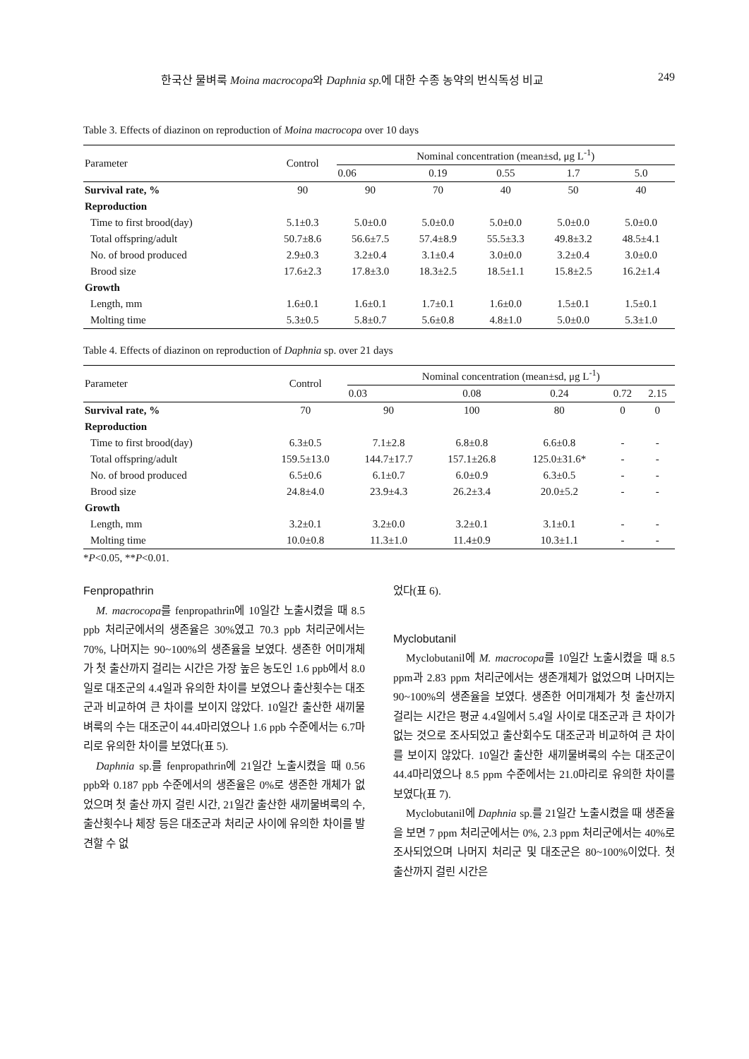한국산 물벼룩 Moina macrocopa와 Daphnia sp. 에 대한 수종 농약의 번식독성 비교 249
Table 3. Effects of diazinon on reproduction of Moina macrocopa over 10 days
| Parameter | Control | Nominal concentration (mean±sd, μg L<sup>-1</sup>) | | | | |
| --- | --- | --- | --- | --- | --- | --- |
| | | 0.06 | 0.19 | 0.55 | 1.7 | 5.0 |
| Survival rate, % | 90 | 90 | 70 | 40 | 50 | 40 |
| Reproduction | | | | | | |
| Time to first brood(day) | 5.1±0.3 | 5.0±0.0 | 5.0±0.0 | 5.0±0.0 | 5.0±0.0 | 5.0±0.0 |
| Total offspring/adult | 50.7±8.6 | 56.6±7.5 | 57.4±8.9 | 55.5±3.3 | 49.8±3.2 | 48.5±4.1 |
| No. of brood produced | 2.9±0.3 | 3.2±0.4 | 3.1±0.4 | 3.0±0.0 | 3.2±0.4 | 3.0±0.0 |
| Brood size | 17.6±2.3 | 17.8±3.0 | 18.3±2.5 | 18.5±1.1 | 15.8±2.5 | 16.2±1.4 |
| Growth | | | | | | |
| Length, mm | 1.6±0.1 | 1.6±0.1 | 1.7±0.1 | 1.6±0.0 | 1.5±0.1 | 1.5±0.1 |
| Molting time | 5.3±0.5 | 5.8±0.7 | 5.6±0.8 | 4.8±1.0 | 5.0±0.0 | 5.3±1.0 |
Table 4. Effects of diazinon on reproduction of Daphnia sp. over 21 days
| Parameter | Control | Nominal concentration (mean±sd, μg L<sup>-1</sup>) | | | | |
| --- | --- | --- | --- | --- | --- | --- |
| | | 0.03 | 0.08 | 0.24 | 0.72 | 2.15 |
| Survival rate, % | 70 | 90 | 100 | 80 | 0 | 0 |
| Reproduction | | | | | | |
| Time to first brood(day) | 6.3±0.5 | 7.1±2.8 | 6.8±0.8 | 6.6±0.8 | - | - |
| Total offspring/adult | 159.5±13.0 | 144.7±17.7 | 157.1±26.8 | 125.0±31.6* | - | - |
| No. of brood produced | 6.5±0.6 | 6.1±0.7 | 6.0±0.9 | 6.3±0.5 | - | - |
| Brood size | 24.8±4.0 | 23.9±4.3 | 26.2±3.4 | 20.0±5.2 | - | - |
| Growth | | | | | | |
| Length, mm | 3.2±0.1 | 3.2±0.0 | 3.2±0.1 | 3.1±0.1 | - | - |
| Molting time | 10.0±0.8 | 11.3±1.0 | 11.4±0.9 | 10.3±1.1 | - | - |
*P<0.05, **P<0.01.
Fenpropathrin
M. macrocopa를 fenpropathrin에 10일간 노출시켰을 때 8.5 ppb 처리군에서의 생존율은 30%였고 70.3 ppb 처리군에서는 70%, 나머지는 90~100%의 생존율을 보였다. 생존한 어미개체가 첫 출산까지 걸리는 시간은 가장 높은 농도인 1.6 ppb에서 8.0일로 대조군의 4.4일과 유의한 차이를 보였으나 출산횟수는 대조군과 비교하여 큰 차이를 보이지 않았다. 10일간 출산한 새끼물벼룩의 수는 대조군이 44.4마리였으나 1.6 ppb 수준에서는 6.7마리로 유의한 차이를 보였다(표 5).
Daphnia sp.를 fenpropathrin에 21일간 노출시켰을 때 0.56 ppb와 0.187 ppb 수준에서의 생존율은 0%로 생존한 개체가 없었으며 첫 출산 까지 걸린 시간, 21일간 출산한 새끼물벼룩의 수, 출산횟수나 체장 등은 대조군과 처리군 사이에 유의한 차이를 발견할 수 없
었다(표 6).
Myclobutanil
Myclobutanil에 M. macrocopa를 10일간 노출시켰을 때 8.5 ppm과 2.83 ppm 처리군에서는 생존개체가 없었으며 나머지는 90~100%의 생존율을 보였다. 생존한 어미개체가 첫 출산까지 걸리는 시간은 평균 4.4일에서 5.4일 사이로 대조군과 큰 차이가 없는 것으로 조사되었고 출산회수도 대조군과 비교하여 큰 차이를 보이지 않았다. 10일간 출산한 새끼물벼룩의 수는 대조군이 44.4마리였으나 8.5 ppm 수준에서는 21.0마리로 유의한 차이를 보였다(표 7).
Myclobutanil에 Daphnia sp.를 21일간 노출시켰을 때 생존율을 보면 7 ppm 처리군에서는 0%, 2.3 ppm 처리군에서는 40%로 조사되었으며 나머지 처리군 및 대조군은 80~100%이었다. 첫 출산까지 걸린 시간은